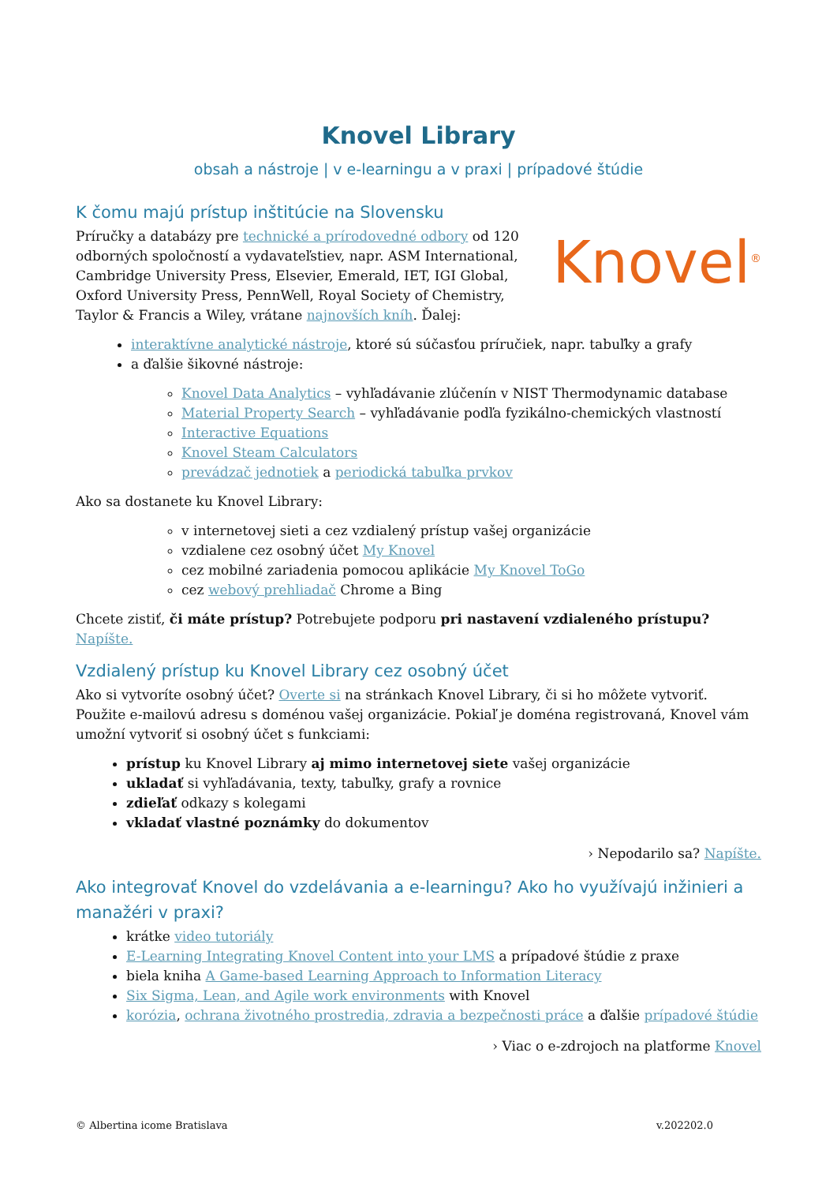Knovel Library
obsah a nástroje | v e-learningu a v praxi | prípadové štúdie
K čomu majú prístup inštitúcie na Slovensku
Knovel<sup>®</sup>
Príručky a databázy pre technické a prírodovedné odbory od 120 odborných spoločností a vydavateľstiev, napr. ASM International, Cambridge University Press, Elsevier, Emerald, IET, IGI Global, Oxford University Press, PennWell, Royal Society of Chemistry, Taylor & Francis a Wiley, vrátane najnovších kníh. Ďalej:
interaktívne analytické nástroje, ktoré sú súčasťou príručiek, napr. tabuľky a grafy
a ďalšie šikovné nástroje:
Knovel Data Analytics – vyhľadávanie zlúčenín v NIST Thermodynamic database
Material Property Search – vyhľadávanie podľa fyzikálno-chemických vlastností
Interactive Equations
Knovel Steam Calculators
prevádzač jednotiek a periodická tabuľka prvkov
Ako sa dostanete ku Knovel Library:
v internetovej sieti a cez vzdialený prístup vašej organizácie
vzdialene cez osobný účet My Knovel
cez mobilné zariadenia pomocou aplikácie My Knovel ToGo
cez webový prehliadač Chrome a Bing
Chcete zistiť, či máte prístup? Potrebujete podporu pri nastavení vzdialeného prístupu? Napíšte.
Vzdialený prístup ku Knovel Library cez osobný účet
Ako si vytvoríte osobný účet? Overte si na stránkach Knovel Library, či si ho môžete vytvoriť. Použite e-mailovú adresu s doménou vašej organizácie. Pokiaľ je doména registrovaná, Knovel vám umožní vytvoriť si osobný účet s funkciami:
prístup ku Knovel Library aj mimo internetovej siete vašej organizácie
ukladať si vyhľadávania, texty, tabuľky, grafy a rovnice
zdieľať odkazy s kolegami
vkladať vlastné poznámky do dokumentov
› Nepodarilo sa? Napíšte.
Ako integrovať Knovel do vzdelávania a e-learningu? Ako ho využívajú inžinieri a manažéri v praxi?
krátke video tutoriály
E-Learning Integrating Knovel Content into your LMS a prípadové štúdie z praxe
biela kniha A Game-based Learning Approach to Information Literacy
Six Sigma, Lean, and Agile work environments with Knovel
korózia, ochrana životného prostredia, zdravia a bezpečnosti práce a ďalšie prípadové štúdie
› Viac o e-zdrojoch na platforme Knovel
© Albertina icome Bratislava v.202202.0